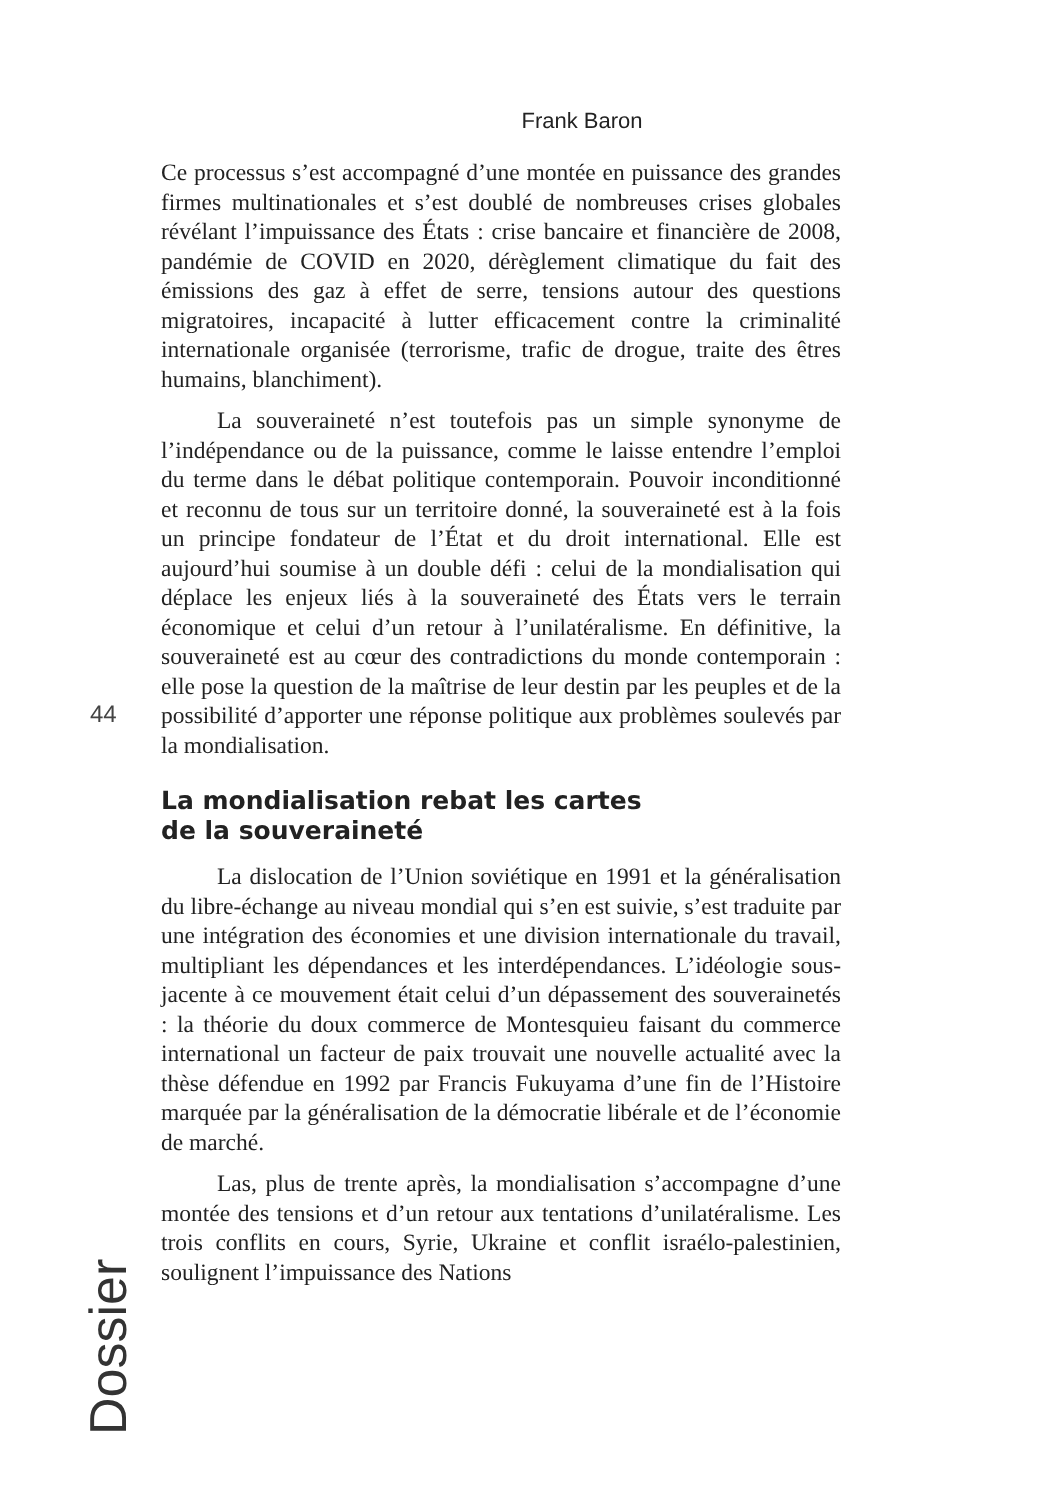Frank Baron
44
Ce processus s’est accompagné d’une montée en puissance des grandes firmes multinationales et s’est doublé de nombreuses crises globales révélant l’impuissance des États : crise bancaire et financière de 2008, pandémie de COVID en 2020, dérèglement climatique du fait des émissions des gaz à effet de serre, tensions autour des questions migratoires, incapacité à lutter efficacement contre la criminalité internationale organisée (terrorisme, trafic de drogue, traite des êtres humains, blanchiment).
La souveraineté n’est toutefois pas un simple synonyme de l’indépendance ou de la puissance, comme le laisse entendre l’emploi du terme dans le débat politique contemporain. Pouvoir inconditionné et reconnu de tous sur un territoire donné, la souveraineté est à la fois un principe fondateur de l’État et du droit international. Elle est aujourd’hui soumise à un double défi : celui de la mondialisation qui déplace les enjeux liés à la souveraineté des États vers le terrain économique et celui d’un retour à l’unilatéralisme. En définitive, la souveraineté est au cœur des contradictions du monde contemporain : elle pose la question de la maîtrise de leur destin par les peuples et de la possibilité d’apporter une réponse politique aux problèmes soulevés par la mondialisation.
La mondialisation rebat les cartes
de la souveraineté
La dislocation de l’Union soviétique en 1991 et la généralisation du libre-échange au niveau mondial qui s’en est suivie, s’est traduite par une intégration des économies et une division internationale du travail, multipliant les dépendances et les interdépendances. L’idéologie sous-jacente à ce mouvement était celui d’un dépassement des souverainetés : la théorie du doux commerce de Montesquieu faisant du commerce international un facteur de paix trouvait une nouvelle actualité avec la thèse défendue en 1992 par Francis Fukuyama d’une fin de l’Histoire marquée par la généralisation de la démocratie libérale et de l’économie de marché.
Las, plus de trente après, la mondialisation s’accompagne d’une montée des tensions et d’un retour aux tentations d’unilatéralisme. Les trois conflits en cours, Syrie, Ukraine et conflit israélo-palestinien, soulignent l’impuissance des Nations
Dossier